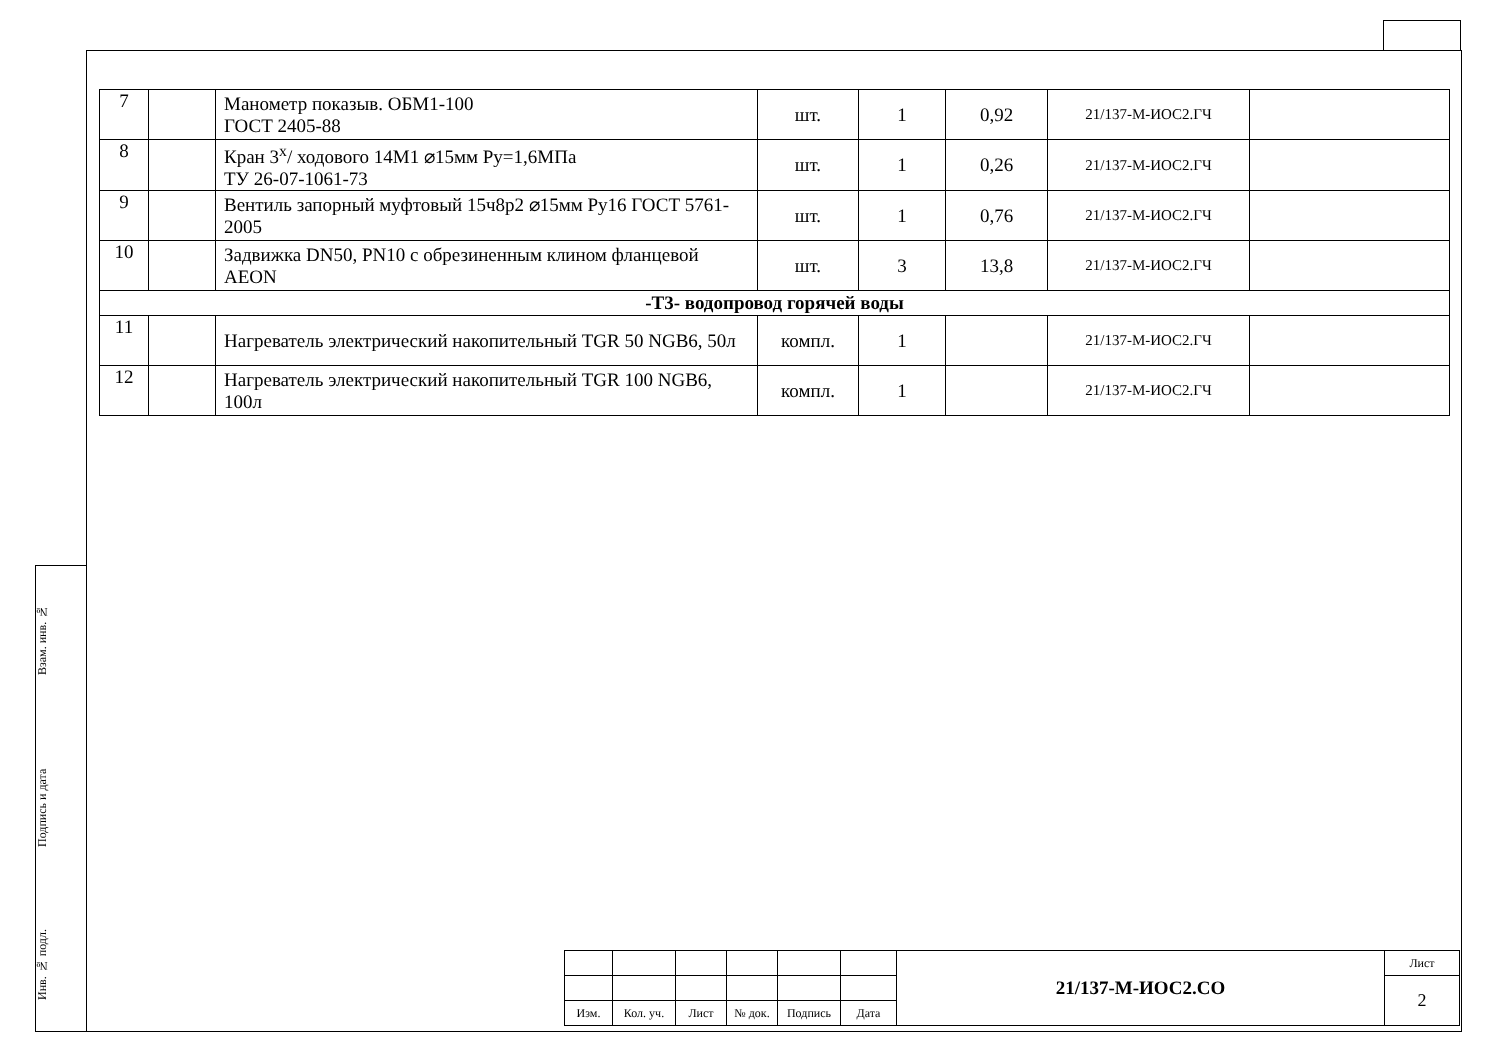Взам. инв. №
Подпись и дата
Инв. № подл.
| 7 | | Манометр показыв. ОБМ1-100 ГОСТ 2405-88 | шт. | 1 | 0,92 | 21/137-М-ИОС2.ГЧ | |
| 8 | | Кран 3<sup>х</sup>/ ходового 14М1 ⌀15мм Ру=1,6МПа ТУ 26-07-1061-73 | шт. | 1 | 0,26 | 21/137-М-ИОС2.ГЧ | |
| 9 | | Вентиль запорный муфтовый 15ч8р2 ⌀15мм Ру16 ГОСТ 5761-2005 | шт. | 1 | 0,76 | 21/137-М-ИОС2.ГЧ | |
| 10 | | Задвижка DN50, PN10 с обрезиненным клином фланцевой AEON | шт. | 3 | 13,8 | 21/137-М-ИОС2.ГЧ | |
| -Т3- водопровод горячей воды | | | | | | | |
| 11 | | Нагреватель электрический накопительный TGR 50 NGB6, 50л | компл. | 1 | | 21/137-М-ИОС2.ГЧ | |
| 12 | | Нагреватель электрический накопительный TGR 100 NGB6, 100л | компл. | 1 | | 21/137-М-ИОС2.ГЧ | |
| | | | | | | 21/137-М-ИОС2.СО | Лист |
| | | | | | | | 2 |
| Изм. | Кол. уч. | Лист | № док. | Подпись | Дата | | |